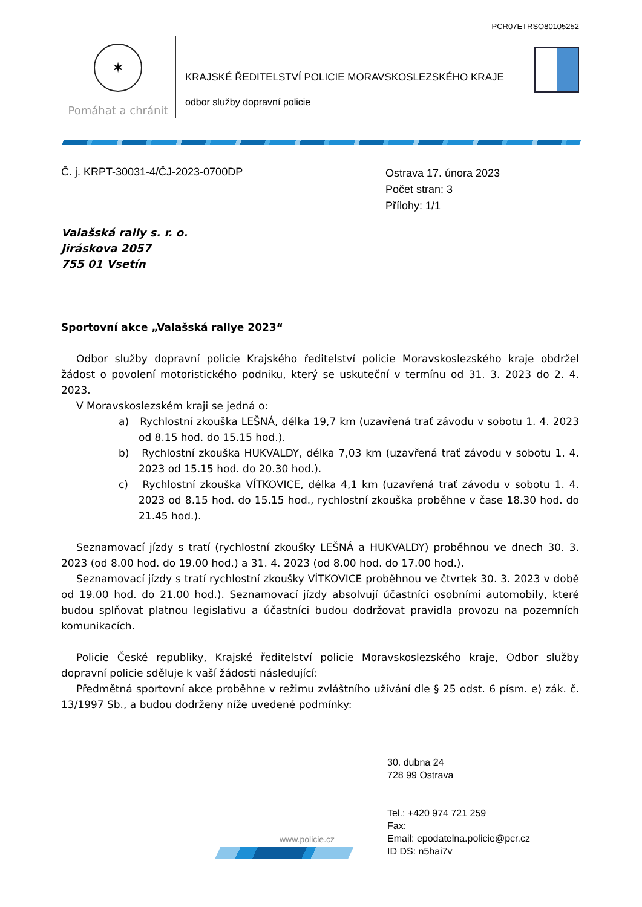PCR07ETRSO80105252
✶
Pomáhat a chránit
KRAJSKÉ ŘEDITELSTVÍ POLICIE MORAVSKOSLEZSKÉHO KRAJE
odbor služby dopravní policie
Č. j. KRPT-30031-4/ČJ-2023-0700DP
Ostrava 17. února 2023
Počet stran: 3
Přílohy: 1/1
Valašská rally s. r. o.
Jiráskova 2057
755 01 Vsetín
Sportovní akce „Valašská rallye 2023“
Odbor služby dopravní policie Krajského ředitelství policie Moravskoslezského kraje obdržel žádost o povolení motoristického podniku, který se uskuteční v termínu od 31. 3. 2023 do 2. 4. 2023.
V Moravskoslezském kraji se jedná o:
a) Rychlostní zkouška LEŠNÁ, délka 19,7 km (uzavřená trať závodu v sobotu 1. 4. 2023 od 8.15 hod. do 15.15 hod.).
b) Rychlostní zkouška HUKVALDY, délka 7,03 km (uzavřená trať závodu v sobotu 1. 4. 2023 od 15.15 hod. do 20.30 hod.).
c) Rychlostní zkouška VÍTKOVICE, délka 4,1 km (uzavřená trať závodu v sobotu 1. 4. 2023 od 8.15 hod. do 15.15 hod., rychlostní zkouška proběhne v čase 18.30 hod. do 21.45 hod.).
Seznamovací jízdy s tratí (rychlostní zkoušky LEŠNÁ a HUKVALDY) proběhnou ve dnech 30. 3. 2023 (od 8.00 hod. do 19.00 hod.) a 31. 4. 2023 (od 8.00 hod. do 17.00 hod.).
Seznamovací jízdy s tratí rychlostní zkoušky VÍTKOVICE proběhnou ve čtvrtek 30. 3. 2023 v době od 19.00 hod. do 21.00 hod.). Seznamovací jízdy absolvují účastníci osobními automobily, které budou splňovat platnou legislativu a účastníci budou dodržovat pravidla provozu na pozemních komunikacích.
Policie České republiky, Krajské ředitelství policie Moravskoslezského kraje, Odbor služby dopravní policie sděluje k vaší žádosti následující:
Předmětná sportovní akce proběhne v režimu zvláštního užívání dle § 25 odst. 6 písm. e) zák. č. 13/1997 Sb., a budou dodrženy níže uvedené podmínky:
30. dubna 24
728 99 Ostrava
Tel.: +420 974 721 259
Fax:
Email: epodatelna.policie@pcr.cz
ID DS: n5hai7v
www.policie.cz